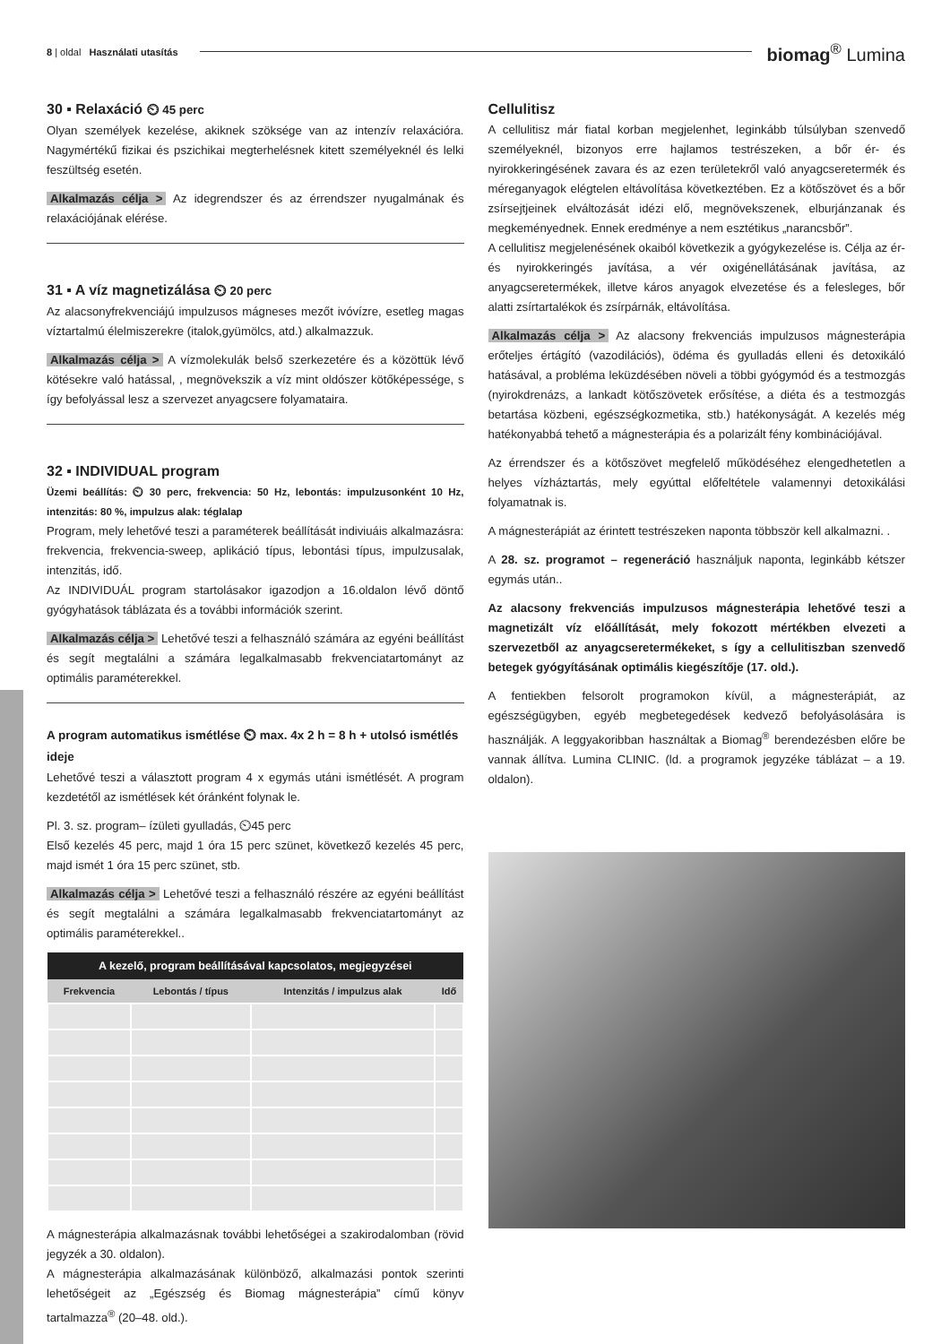8 | oldal Használati utasítás biomag<sup>®</sup> Lumina
30 ▪ Relaxáció ⏲ 45 perc
Olyan személyek kezelése, akiknek szöksége van az intenzív relaxációra. Nagymértékű fizikai és pszichikai megterhelésnek kitett személyeknél és lelki feszültség esetén.
Alkalmazás célja > Az idegrendszer és az érrendszer nyugalmának és relaxációjának elérése.
31 ▪ A víz magnetizálása ⏲ 20 perc
Az alacsonyfrekvenciájú impulzusos mágneses mezőt ivóvízre, esetleg magas víztartalmú élelmiszerekre (italok,gyümölcs, atd.) alkalmazzuk.
Alkalmazás célja > A vízmolekulák belső szerkezetére és a közöttük lévő kötésekre való hatással, , megnövekszik a víz mint oldószer kötőképessége, s így befolyással lesz a szervezet anyagcsere folyamataira.
32 ▪ INDIVIDUAL program
Üzemi beállítás: ⏲ 30 perc, frekvencia: 50 Hz, lebontás: impulzusonként 10 Hz, intenzitás: 80 %, impulzus alak: téglalap
Program, mely lehetővé teszi a paraméterek beállítását indiviuáis alkalmazásra: frekvencia, frekvencia-sweep, aplikáció típus, lebontási típus, impulzusalak, intenzitás, idő.
Az INDIVIDUÁL program startolásakor igazodjon a 16.oldalon lévő döntő gyógyhatások táblázata és a további információk szerint.
Alkalmazás célja > Lehetővé teszi a felhasználó számára az egyéni beállítást és segít megtalálni a számára legalkalmasabb frekvenciatartományt az optimális paraméterekkel.
A program automatikus ismétlése ⏲ max. 4x 2 h = 8 h + utolsó ismétlés ideje
Lehetővé teszi a választott program 4 x egymás utáni ismétlését. A program kezdetétől az ismétlések két óránként folynak le.
Pl. 3. sz. program– ízületi gyulladás, ⏲45 perc
Első kezelés 45 perc, majd 1 óra 15 perc szünet, következő kezelés 45 perc, majd ismét 1 óra 15 perc szünet, stb.
Alkalmazás célja > Lehetővé teszi a felhasználó részére az egyéni beállítást és segít megtalálni a számára legalkalmasabb frekvenciatartományt az optimális paraméterekkel..
| A kezelő, program beállításával kapcsolatos, megjegyzései | | | |
| --- | --- | --- | --- |
| Frekvencia | Lebontás / típus | Intenzitás / impulzus alak | Idő |
A mágnesterápia alkalmazásnak további lehetőségei a szakirodalomban (rövid jegyzék a 30. oldalon).
A mágnesterápia alkalmazásának különböző, alkalmazási pontok szerinti lehetőségeit az „Egészség és Biomag mágnesterápia” című könyv tartalmazza<sup>®</sup> (20–48. old.).
Cellulitisz
A cellulitisz már fiatal korban megjelenhet, leginkább túlsúlyban szenvedő személyeknél, bizonyos erre hajlamos testrészeken, a bőr ér- és nyirokkeringésének zavara és az ezen területekről való anyagcseretermék és méreganyagok elégtelen eltávolítása következtében. Ez a kötőszövet és a bőr zsírsejtjeinek elváltozását idézi elő, megnövekszenek, elburjánzanak és megkeményednek. Ennek eredménye a nem esztétikus „narancsbőr”.
A cellulitisz megjelenésének okaiból következik a gyógykezelése is. Célja az ér- és nyirokkeringés javítása, a vér oxigénellátásának javítása, az anyagcseretermékek, illetve káros anyagok elvezetése és a felesleges, bőr alatti zsírtartalékok és zsírpárnák, eltávolítása.
Alkalmazás célja > Az alacsony frekvenciás impulzusos mágnesterápia erőteljes értágító (vazodilációs), ödéma és gyulladás elleni és detoxikáló hatásával, a probléma leküzdésében növeli a többi gyógymód és a testmozgás (nyirokdrenázs, a lankadt kötőszövetek erősítése, a diéta és a testmozgás betartása közbeni, egészségkozmetika, stb.) hatékonyságát. A kezelés még hatékonyabbá tehető a mágnesterápia és a polarizált fény kombinációjával.
Az érrendszer és a kötőszövet megfelelő működéséhez elengedhetetlen a helyes vízháztartás, mely egyúttal előfeltétele valamennyi detoxikálási folyamatnak is.
A mágnesterápiát az érintett testrészeken naponta többször kell alkalmazni. .
A 28. sz. programot – regeneráció használjuk naponta, leginkább kétszer egymás után..
Az alacsony frekvenciás impulzusos mágnesterápia lehetővé teszi a magnetizált víz előállítását, mely fokozott mértékben elvezeti a szervezetből az anyagcseretermékeket, s így a cellulitiszban szenvedő betegek gyógyításának optimális kiegészítője (17. old.).
A fentiekben felsorolt programokon kívül, a mágnesterápiát, az egészségügyben, egyéb megbetegedések kedvező befolyásolására is használják. A leggyakoribban használtak a Biomag<sup>®</sup> berendezésben előre be vannak állítva. Lumina CLINIC. (ld. a programok jegyzéke táblázat – a 19. oldalon).